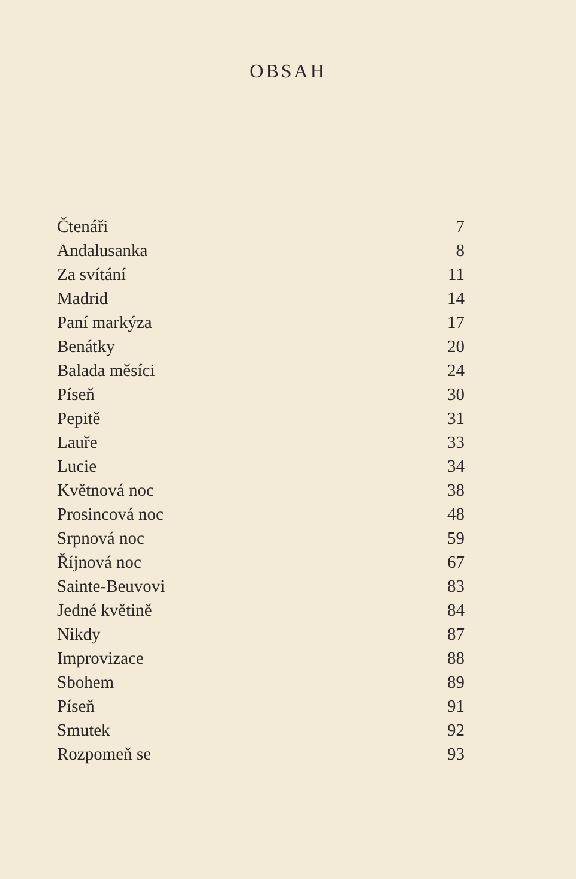OBSAH
| Čtenáři | 7 |
| Andalusanka | 8 |
| Za svítání | 11 |
| Madrid | 14 |
| Paní markýza | 17 |
| Benátky | 20 |
| Balada měsíci | 24 |
| Píseň | 30 |
| Pepitě | 31 |
| Lauře | 33 |
| Lucie | 34 |
| Květnová noc | 38 |
| Prosincová noc | 48 |
| Srpnová noc | 59 |
| Říjnová noc | 67 |
| Sainte-Beuvovi | 83 |
| Jedné květině | 84 |
| Nikdy | 87 |
| Improvizace | 88 |
| Sbohem | 89 |
| Píseň | 91 |
| Smutek | 92 |
| Rozpomeň se | 93 |